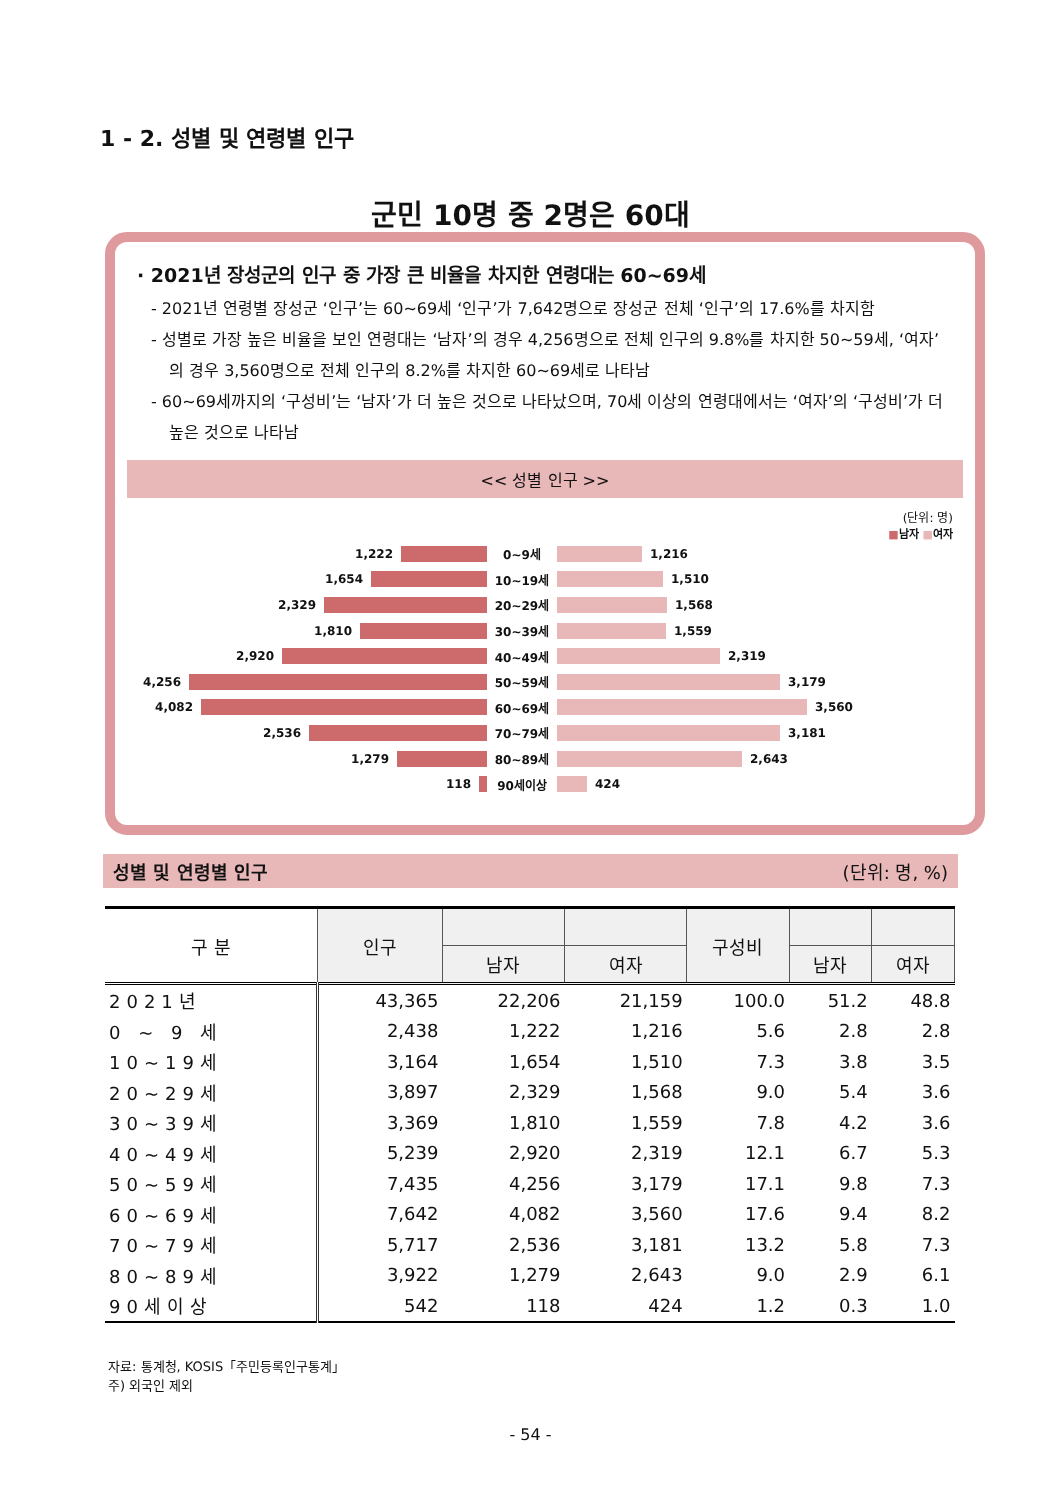1 - 2. 성별 및 연령별 인구
군민 10명 중 2명은 60대
· 2021년 장성군의 인구 중 가장 큰 비율을 차지한 연령대는 60~69세
- 2021년 연령별 장성군 ‘인구’는 60~69세 ‘인구’가 7,642명으로 장성군 전체 ‘인구’의 17.6%를 차지함
- 성별로 가장 높은 비율을 보인 연령대는 ‘남자’의 경우 4,256명으로 전체 인구의 9.8%를 차지한 50~59세, ‘여자’의 경우 3,560명으로 전체 인구의 8.2%를 차지한 60~69세로 나타남
- 60~69세까지의 ‘구성비’는 ‘남자’가 더 높은 것으로 나타났으며, 70세 이상의 연령대에서는 ‘여자’의 ‘구성비’가 더 높은 것으로 나타남
<< 성별 인구 >>
(단위: 명)
■남자 ■여자
1,222 0~9세 1,216
1,654 10~19세 1,510
2,329 20~29세 1,568
1,810 30~39세 1,559
2,920 40~49세 2,319
4,256 50~59세 3,179
4,082 60~69세 3,560
2,536 70~79세 3,181
1,279 80~89세 2,643
118 90세이상 424
성별 및 연령별 인구 (단위: 명, %)
| 구 분 | 인구 | | | 구성비 | | |
| --- | --- | --- | --- | --- | --- | --- |
| | | 남자 | 여자 | | 남자 | 여자 |
| 2021년 | 43,365 | 22,206 | 21,159 | 100.0 | 51.2 | 48.8 |
| 0 ~ 9 세 | 2,438 | 1,222 | 1,216 | 5.6 | 2.8 | 2.8 |
| 10~19세 | 3,164 | 1,654 | 1,510 | 7.3 | 3.8 | 3.5 |
| 20~29세 | 3,897 | 2,329 | 1,568 | 9.0 | 5.4 | 3.6 |
| 30~39세 | 3,369 | 1,810 | 1,559 | 7.8 | 4.2 | 3.6 |
| 40~49세 | 5,239 | 2,920 | 2,319 | 12.1 | 6.7 | 5.3 |
| 50~59세 | 7,435 | 4,256 | 3,179 | 17.1 | 9.8 | 7.3 |
| 60~69세 | 7,642 | 4,082 | 3,560 | 17.6 | 9.4 | 8.2 |
| 70~79세 | 5,717 | 2,536 | 3,181 | 13.2 | 5.8 | 7.3 |
| 80~89세 | 3,922 | 1,279 | 2,643 | 9.0 | 2.9 | 6.1 |
| 90세이상 | 542 | 118 | 424 | 1.2 | 0.3 | 1.0 |
자료: 통계청, KOSIS「주민등록인구통계」
주) 외국인 제외
- 54 -